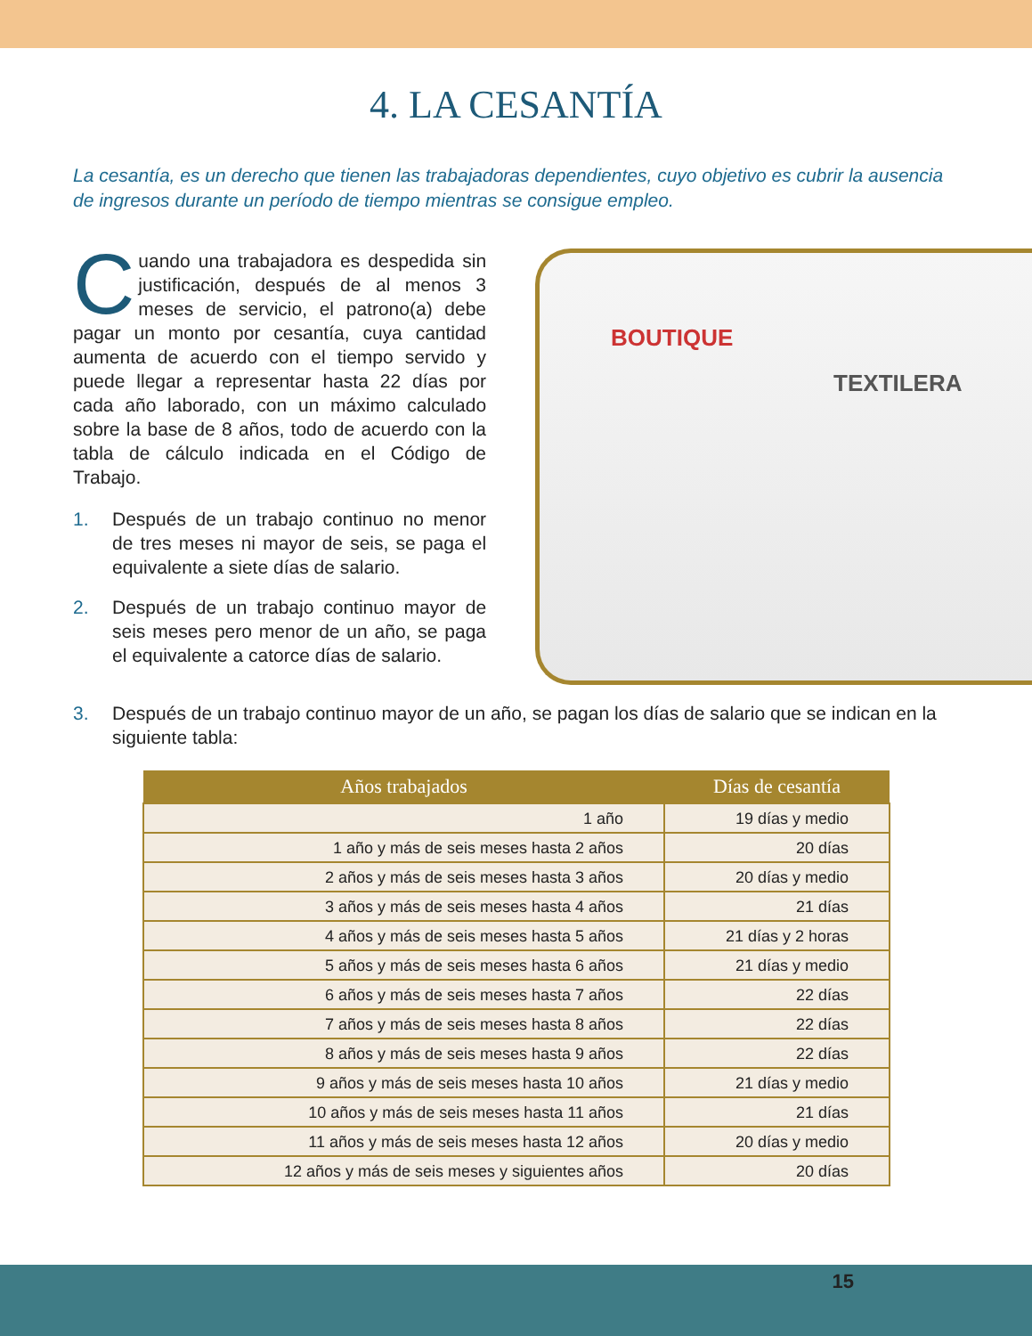4. LA CESANTÍA
La cesantía, es un derecho que tienen las trabajadoras dependientes, cuyo objetivo es cubrir la ausencia de ingresos durante un período de tiempo mientras se consigue empleo.
Cuando una trabajadora es despedida sin justificación, después de al menos 3 meses de servicio, el patrono(a) debe pagar un monto por cesantía, cuya cantidad aumenta de acuerdo con el tiempo servido y puede llegar a representar hasta 22 días por cada año laborado, con un máximo calculado sobre la base de 8 años, todo de acuerdo con la tabla de cálculo indicada en el Código de Trabajo.
1. Después de un trabajo continuo no menor de tres meses ni mayor de seis, se paga el equivalente a siete días de salario.
2. Después de un trabajo continuo mayor de seis meses pero menor de un año, se paga el equivalente a catorce días de salario.
BOUTIQUE
TEXTILERA
3. Después de un trabajo continuo mayor de un año, se pagan los días de salario que se indican en la siguiente tabla:
| Años trabajados | Días de cesantía |
| --- | --- |
| 1 año | 19 días y medio |
| 1 año y más de seis meses hasta 2 años | 20 días |
| 2 años y más de seis meses hasta 3 años | 20 días y medio |
| 3 años y más de seis meses hasta 4 años | 21 días |
| 4 años y más de seis meses hasta 5 años | 21 días y 2 horas |
| 5 años y más de seis meses hasta 6 años | 21 días y medio |
| 6 años y más de seis meses hasta 7 años | 22 días |
| 7 años y más de seis meses hasta 8 años | 22 días |
| 8 años y más de seis meses hasta 9 años | 22 días |
| 9 años y más de seis meses hasta 10 años | 21 días y medio |
| 10 años y más de seis meses hasta 11 años | 21 días |
| 11 años y más de seis meses hasta 12 años | 20 días y medio |
| 12 años y más de seis meses y siguientes años | 20 días |
15